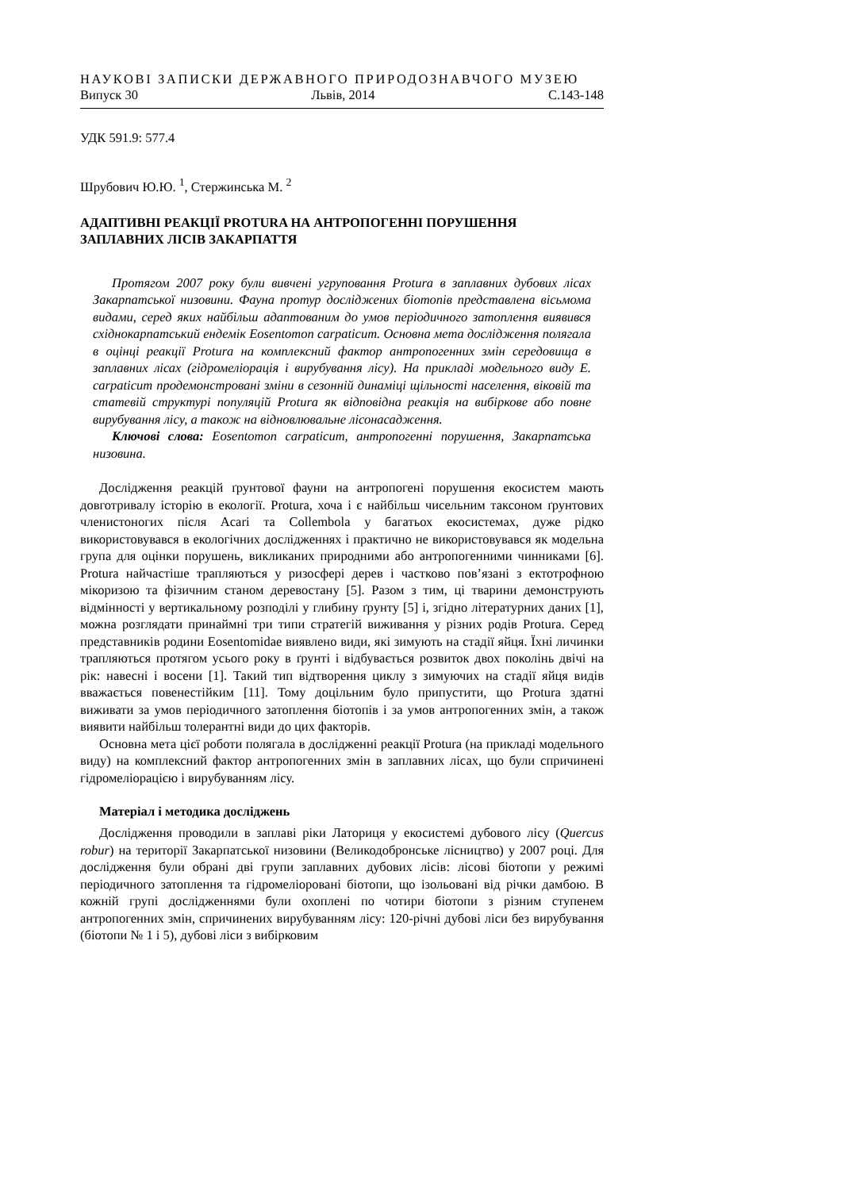НАУКОВІ ЗАПИСКИ ДЕРЖАВНОГО ПРИРОДОЗНАВЧОГО МУЗЕЮ
Випуск 30 Львів, 2014 С.143-148
УДК 591.9: 577.4
Шрубович Ю.Ю. <sup>1</sup>, Стержинська М. <sup>2</sup>
АДАПТИВНІ РЕАКЦІЇ PROTURA НА АНТРОПОГЕННІ ПОРУШЕННЯ ЗАПЛАВНИХ ЛІСІВ ЗАКАРПАТТЯ
Протягом 2007 року були вивчені угруповання Protura в заплавних дубових лісах Закарпатської низовини. Фауна протур досліджених біотопів представлена вісьмома видами, серед яких найбільш адаптованим до умов періодичного затоплення виявився східнокарпатський ендемік Eosentomon carpaticum. Основна мета дослідження полягала в оцінці реакції Protura на комплексний фактор антропогенних змін середовища в заплавних лісах (гідромеліорація і вирубування лісу). На прикладі модельного виду E. carpaticum продемонстровані зміни в сезонній динаміці щільності населення, віковій та статевій структурі популяцій Protura як відповідна реакція на вибіркове або повне вирубування лісу, а також на відновлювальне лісонасадження.
Ключові слова: Eosentomon carpaticum, антропогенні порушення, Закарпатська низовина.
Дослідження реакцій ґрунтової фауни на антропогені порушення екосистем мають довготривалу історію в екології. Protura, хоча і є найбільш чисельним таксоном ґрунтових членистоногих після Acari та Collembola у багатьох екосистемах, дуже рідко використовувався в екологічних дослідженнях і практично не використовувався як модельна група для оцінки порушень, викликаних природними або антропогенними чинниками [6]. Protura найчастіше трапляються у ризосфері дерев і частково пов’язані з ектотрофною мікоризою та фізичним станом деревостану [5]. Разом з тим, ці тварини демонструють відмінності у вертикальному розподілі у глибину ґрунту [5] і, згідно літературних даних [1], можна розглядати принаймні три типи стратегій виживання у різних родів Protura. Серед представників родини Eosentomidae виявлено види, які зимують на стадії яйця. Їхні личинки трапляються протягом усього року в ґрунті і відбувається розвиток двох поколінь двічі на рік: навесні і восени [1]. Такий тип відтворення циклу з зимуючих на стадії яйця видів вважається повенестійким [11]. Тому доцільним було припустити, що Protura здатні виживати за умов періодичного затоплення біотопів і за умов антропогенних змін, а також виявити найбільш толерантні види до цих факторів.
Основна мета цієї роботи полягала в дослідженні реакції Protura (на прикладі модельного виду) на комплексний фактор антропогенних змін в заплавних лісах, що були спричинені гідромеліорацією і вирубуванням лісу.
Матеріал і методика досліджень
Дослідження проводили в заплаві ріки Латориця у екосистемі дубового лісу (Quercus robur) на території Закарпатської низовини (Великодобронське лісництво) у 2007 році. Для дослідження були обрані дві групи заплавних дубових лісів: лісові біотопи у режимі періодичного затоплення та гідромеліоровані біотопи, що ізольовані від річки дамбою. В кожній групі дослідженнями були охоплені по чотири біотопи з різним ступенем антропогенних змін, спричинених вирубуванням лісу: 120-річні дубові ліси без вирубування (біотопи № 1 і 5), дубові ліси з вибірковим